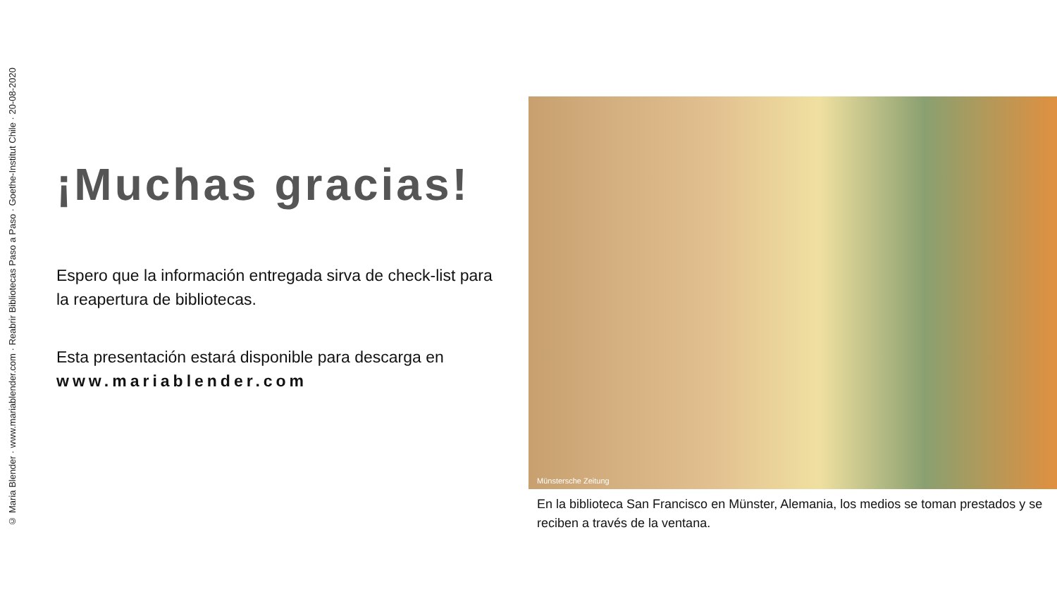© Maria Blender · www.mariablender.com · Reabrir Bibliotecas Paso a Paso · Goethe-Institut Chile · 20-08-2020
¡Muchas gracias!
Espero que la información entregada sirva de check-list para la reapertura de bibliotecas.
Esta presentación estará disponible para descarga en www.mariablender.com
Münstersche Zeitung
En la biblioteca San Francisco en Münster, Alemania, los medios se toman prestados y se reciben a través de la ventana.